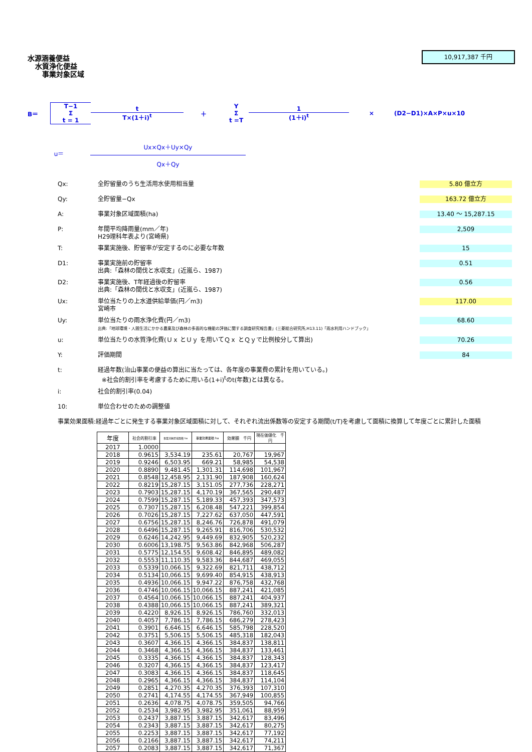10,917,387 千円
水源涵養便益
水質浄化便益
事業対象区域
B＝ T−1
Σ
t = 1
t
T×(1＋i)<sup>t</sup> ＋ Y
Σ
t =T
1
(1＋i)<sup>t</sup> × (D2−D1)×A×P×u×10
u＝
Ux×Qx＋Uy×Qy
Qx＋Qy
Qx: 全貯留量のうち生活用水使用相当量 5.80 億立方
Qy: 全貯留量−Qx 163.72 億立方
A: 事業対象区域面積(ha) 13.40 ～ 15,287.15
P: 年間平均降雨量(mm／年)
H29理科年表より(宮崎県) 2,509
T: 事業実施後、貯留率が安定するのに必要な年数 15
D1: 事業実施前の貯留率
出典:「森林の間伐と水収支」(近嵐ら、1987) 0.51
D2: 事業実施後、T年経過後の貯留率
出典:「森林の間伐と水収支」(近嵐ら、1987) 0.56
Ux: 単位当たりの上水道供給単価(円／m3)
宮崎市 117.00
Uy: 単位当たりの雨水浄化費(円／m3)
出典:「地球環境・人間生活にかかる農業及び森林の多面的な機能の評価に関する調査研究報告書」(三菱総合研究所,H13.11)「雨水利用ハンドブック」 68.60
u: 単位当たりの水質浄化費(Ｕｘ とＵｙ を用いてＱｘ とＱｙで比例按分して算出) 70.26
Y: 評価期間 84
t: 経過年数(治山事業の便益の算出に当たっては、各年度の事業費の累計を用いている。)
※社会的割引率を考慮するために用いる(1+i)<sup>t</sup>のt(年数)とは異なる。
i: 社会的割引率(0.04)
10: 単位合わせのための調整値
事業効果面積:経過年ごとに発生する事業対象区域面積に対して、それぞれ流出係数等の安定する期間(t/T)を考慮して面積に換算して年度ごとに累計した面積
| 年度 | 社会的割引率 | 事業対象区域面積 ha | 事業効果面積 ha | 効果額 千円 | 現在価値化 千円 |
| --- | --- | --- | --- | --- | --- |
| 2017 | 1.0000 | | | | |
| 2018 | 0.9615 | 3,534.19 | 235.61 | 20,767 | 19,967 |
| 2019 | 0.9246 | 6,503.95 | 669.21 | 58,985 | 54,538 |
| 2020 | 0.8890 | 9,481.45 | 1,301.31 | 114,698 | 101,967 |
| 2021 | 0.8548 | 12,458.95 | 2,131.90 | 187,908 | 160,624 |
| 2022 | 0.8219 | 15,287.15 | 3,151.05 | 277,736 | 228,271 |
| 2023 | 0.7903 | 15,287.15 | 4,170.19 | 367,565 | 290,487 |
| 2024 | 0.7599 | 15,287.15 | 5,189.33 | 457,393 | 347,573 |
| 2025 | 0.7307 | 15,287.15 | 6,208.48 | 547,221 | 399,854 |
| 2026 | 0.7026 | 15,287.15 | 7,227.62 | 637,050 | 447,591 |
| 2027 | 0.6756 | 15,287.15 | 8,246.76 | 726,878 | 491,079 |
| 2028 | 0.6496 | 15,287.15 | 9,265.91 | 816,706 | 530,532 |
| 2029 | 0.6246 | 14,242.95 | 9,449.69 | 832,905 | 520,232 |
| 2030 | 0.6006 | 13,198.75 | 9,563.86 | 842,968 | 506,287 |
| 2031 | 0.5775 | 12,154.55 | 9,608.42 | 846,895 | 489,082 |
| 2032 | 0.5553 | 11,110.35 | 9,583.36 | 844,687 | 469,055 |
| 2033 | 0.5339 | 10,066.15 | 9,322.69 | 821,711 | 438,712 |
| 2034 | 0.5134 | 10,066.15 | 9,699.40 | 854,915 | 438,913 |
| 2035 | 0.4936 | 10,066.15 | 9,947.22 | 876,758 | 432,768 |
| 2036 | 0.4746 | 10,066.15 | 10,066.15 | 887,241 | 421,085 |
| 2037 | 0.4564 | 10,066.15 | 10,066.15 | 887,241 | 404,937 |
| 2038 | 0.4388 | 10,066.15 | 10,066.15 | 887,241 | 389,321 |
| 2039 | 0.4220 | 8,926.15 | 8,926.15 | 786,760 | 332,013 |
| 2040 | 0.4057 | 7,786.15 | 7,786.15 | 686,279 | 278,423 |
| 2041 | 0.3901 | 6,646.15 | 6,646.15 | 585,798 | 228,520 |
| 2042 | 0.3751 | 5,506.15 | 5,506.15 | 485,318 | 182,043 |
| 2043 | 0.3607 | 4,366.15 | 4,366.15 | 384,837 | 138,811 |
| 2044 | 0.3468 | 4,366.15 | 4,366.15 | 384,837 | 133,461 |
| 2045 | 0.3335 | 4,366.15 | 4,366.15 | 384,837 | 128,343 |
| 2046 | 0.3207 | 4,366.15 | 4,366.15 | 384,837 | 123,417 |
| 2047 | 0.3083 | 4,366.15 | 4,366.15 | 384,837 | 118,645 |
| 2048 | 0.2965 | 4,366.15 | 4,366.15 | 384,837 | 114,104 |
| 2049 | 0.2851 | 4,270.35 | 4,270.35 | 376,393 | 107,310 |
| 2050 | 0.2741 | 4,174.55 | 4,174.55 | 367,949 | 100,855 |
| 2051 | 0.2636 | 4,078.75 | 4,078.75 | 359,505 | 94,766 |
| 2052 | 0.2534 | 3,982.95 | 3,982.95 | 351,061 | 88,959 |
| 2053 | 0.2437 | 3,887.15 | 3,887.15 | 342,617 | 83,496 |
| 2054 | 0.2343 | 3,887.15 | 3,887.15 | 342,617 | 80,275 |
| 2055 | 0.2253 | 3,887.15 | 3,887.15 | 342,617 | 77,192 |
| 2056 | 0.2166 | 3,887.15 | 3,887.15 | 342,617 | 74,211 |
| 2057 | 0.2083 | 3,887.15 | 3,887.15 | 342,617 | 71,367 |